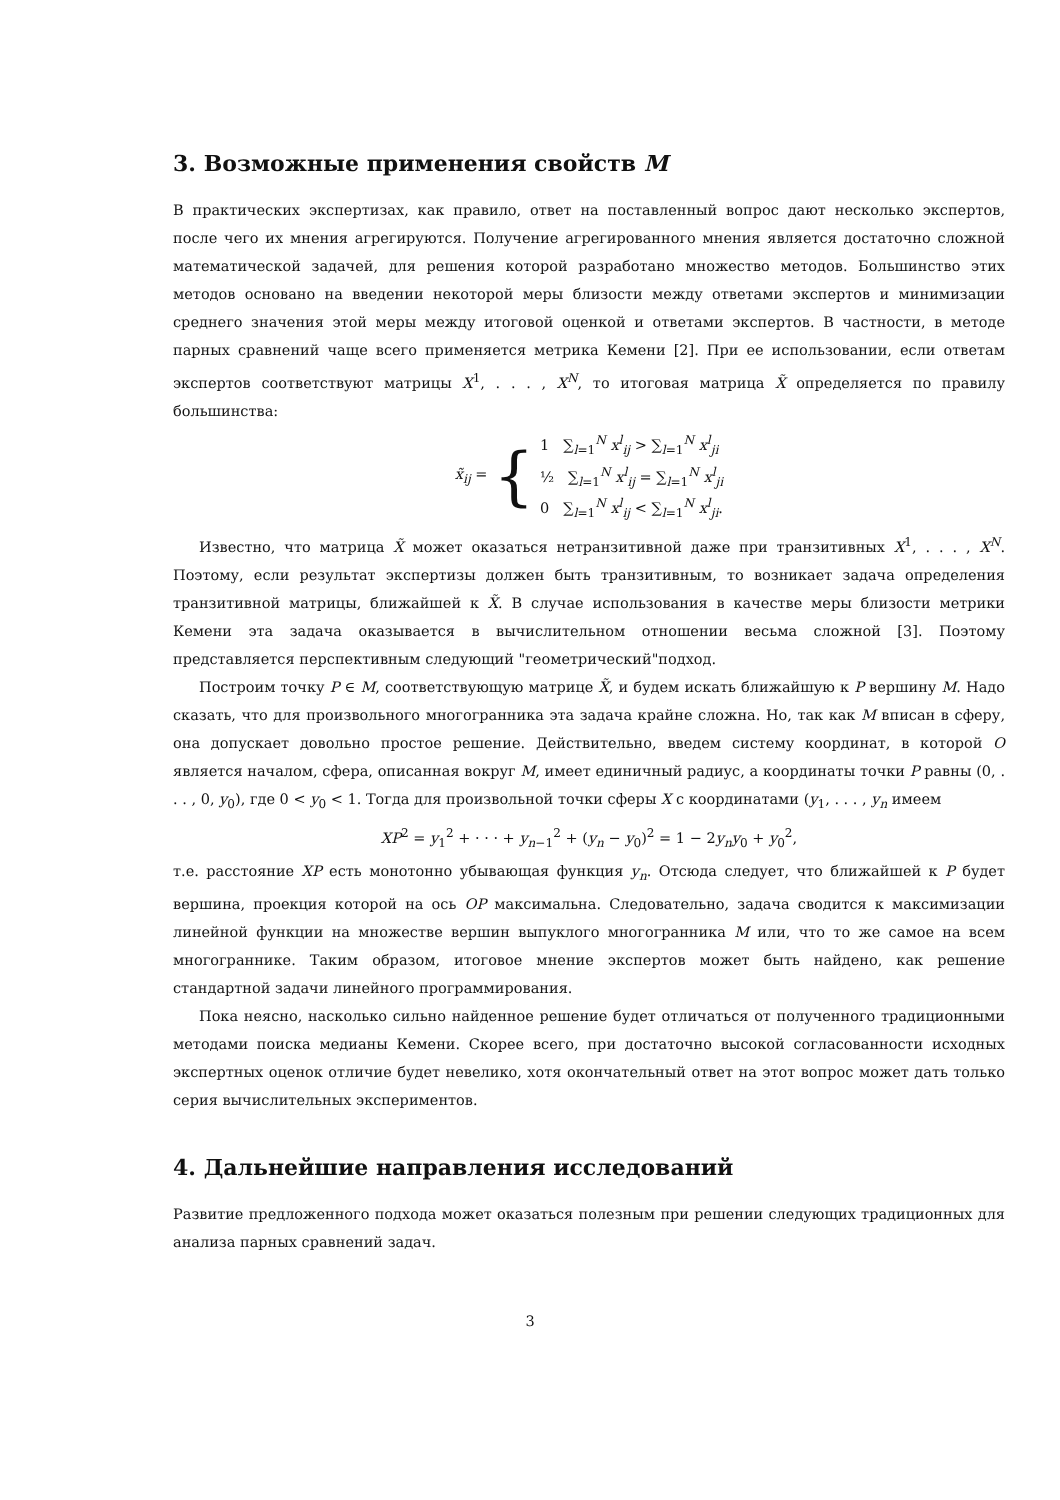3. Возможные применения свойств M
В практических экспертизах, как правило, ответ на поставленный вопрос дают несколько экспертов, после чего их мнения агрегируются. Получение агрегированного мнения является достаточно сложной математической задачей, для решения которой разработано множество методов. Большинство этих методов основано на введении некоторой меры близости между ответами экспертов и минимизации среднего значения этой меры между итоговой оценкой и ответами экспертов. В частности, в методе парных сравнений чаще всего применяется метрика Кемени [2]. При ее использовании, если ответам экспертов соответствуют матрицы X<sup>1</sup>, . . . , X<sup>N</sup>, то итоговая матрица X̃ определяется по правилу большинства:
x̃<sub>ij</sub> = { 1 ∑<sub>l=1</sub><sup>N</sup> x<sup>l</sup><sub>ij</sub> > ∑<sub>l=1</sub><sup>N</sup> x<sup>l</sup><sub>ji</sub>
½ ∑<sub>l=1</sub><sup>N</sup> x<sup>l</sup><sub>ij</sub> = ∑<sub>l=1</sub><sup>N</sup> x<sup>l</sup><sub>ji</sub>
0 ∑<sub>l=1</sub><sup>N</sup> x<sup>l</sup><sub>ij</sub> < ∑<sub>l=1</sub><sup>N</sup> x<sup>l</sup><sub>ji</sub>.
Известно, что матрица X̃ может оказаться нетранзитивной даже при транзитивных X<sup>1</sup>, . . . , X<sup>N</sup>. Поэтому, если результат экспертизы должен быть транзитивным, то возникает задача определения транзитивной матрицы, ближайшей к X̃. В случае использования в качестве меры близости метрики Кемени эта задача оказывается в вычислительном отношении весьма сложной [3]. Поэтому представляется перспективным следующий "геометрический"подход.
Построим точку P ∈ M, соответствующую матрице X̃, и будем искать ближайшую к P вершину M. Надо сказать, что для произвольного многогранника эта задача крайне сложна. Но, так как M вписан в сферу, она допускает довольно простое решение. Действительно, введем систему координат, в которой O является началом, сфера, описанная вокруг M, имеет единичный радиус, а координаты точки P равны (0, . . . , 0, y<sub>0</sub>), где 0 < y<sub>0</sub> < 1. Тогда для произвольной точки сферы X с координатами (y<sub>1</sub>, . . . , y<sub>n</sub> имеем
XP<sup>2</sup> = y<sub>1</sub><sup>2</sup> + · · · + y<sub>n−1</sub><sup>2</sup> + (y<sub>n</sub> − y<sub>0</sub>)<sup>2</sup> = 1 − 2y<sub>n</sub>y<sub>0</sub> + y<sub>0</sub><sup>2</sup>,
т.е. расстояние XP есть монотонно убывающая функция y<sub>n</sub>. Отсюда следует, что ближайшей к P будет вершина, проекция которой на ось OP максимальна. Следовательно, задача сводится к максимизации линейной функции на множестве вершин выпуклого многогранника M или, что то же самое на всем многограннике. Таким образом, итоговое мнение экспертов может быть найдено, как решение стандартной задачи линейного программирования.
Пока неясно, насколько сильно найденное решение будет отличаться от полученного традиционными методами поиска медианы Кемени. Скорее всего, при достаточно высокой согласованности исходных экспертных оценок отличие будет невелико, хотя окончательный ответ на этот вопрос может дать только серия вычислительных экспериментов.
4. Дальнейшие направления исследований
Развитие предложенного подхода может оказаться полезным при решении следующих традиционных для анализа парных сравнений задач.
3